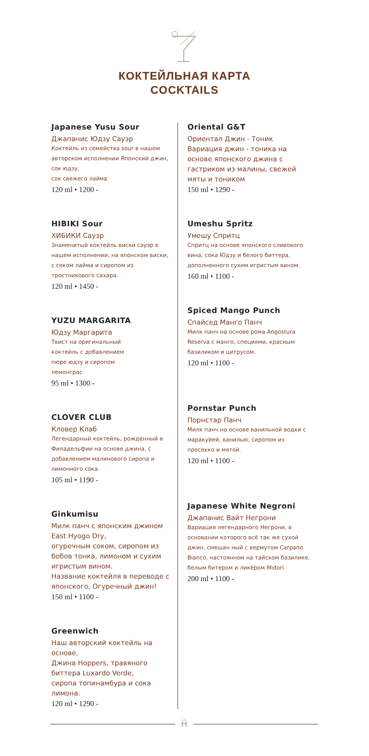КОКТЕЙЛЬНАЯ КАРТА
COCKTAILS
Japanese Yusu Sour
Джапанис Юдзу Сауэр
Коктейль из семейства sour в нашем авторском исполнении Японский джин, сок юдзу,
сок свежего лайма
120 ml • 1200 -
HIBIKI Sour
ХИБИКИ Сауэр
Знаменитый коктейль виски сауэр в нашем исполнении, на японском виски, с соком лайма и сиропом из тростникового сахара.
120 ml • 1450 -
YUZU MARGARITA
Юдзу Маргарита
Твист на оригинальный
коктейль с добавлением
пюре юдзу и сиропом
лемонграс
95 ml • 1300 -
CLOVER CLUB
Кловер Клаб
Легендарный коктейль, рожденный в Филадельфии на основе джина, с добавлением малинового сиропа и лимонного сока
105 ml • 1190 -
Ginkumisu
Милк панч с японским джином East Hyogo Dry,
огуречным соком, сиропом из бобов тонка, лимоном и сухим игристым вином.
Название коктейля в переводе с японского, Огуречный джин!
150 ml • 1100 -
Greenwich
Наш авторский коктейль на основе,
Джина Hoppers, травяного биттера Luxardo Verde,
сиропа топинамбура и сока лимона.
120 ml • 1290 -
Oriental G&T
Ориентал Джин - Тоник
Вариация джин - тоника на основе японского джина с гастриком из малины, свежей мяты и тоником
150 ml • 1290 -
Umeshu Spritz
Умешу Спритц
Спритц на основе японского сливового вина, сока Юдзу и белого биттера, дополненного сухим игристым вином.
160 ml • 1100 -
Spiced Mango Punch
Спайсед Манго Панч
Милк панч на основе рома Angostura Reserva с манго, специями, красным базиликом и цитрусом.
120 ml • 1100 -
Pornstar Punch
Порнстар Панч
Милк панч на основе ванильной водки с маракуйей, ванилью, сиропом из просекко и мятой.
120 ml • 1100 -
Japanese White Negroni
Джапанис Вайт Негрони
Вариация легендарного Негрони, в основании которого всё так же сухой джин, смешан ный с вермутом Carpano Bianco, настоянном на тайском базилике, белым битером и ликёром Midori.
200 ml • 1100 -
Ĥ